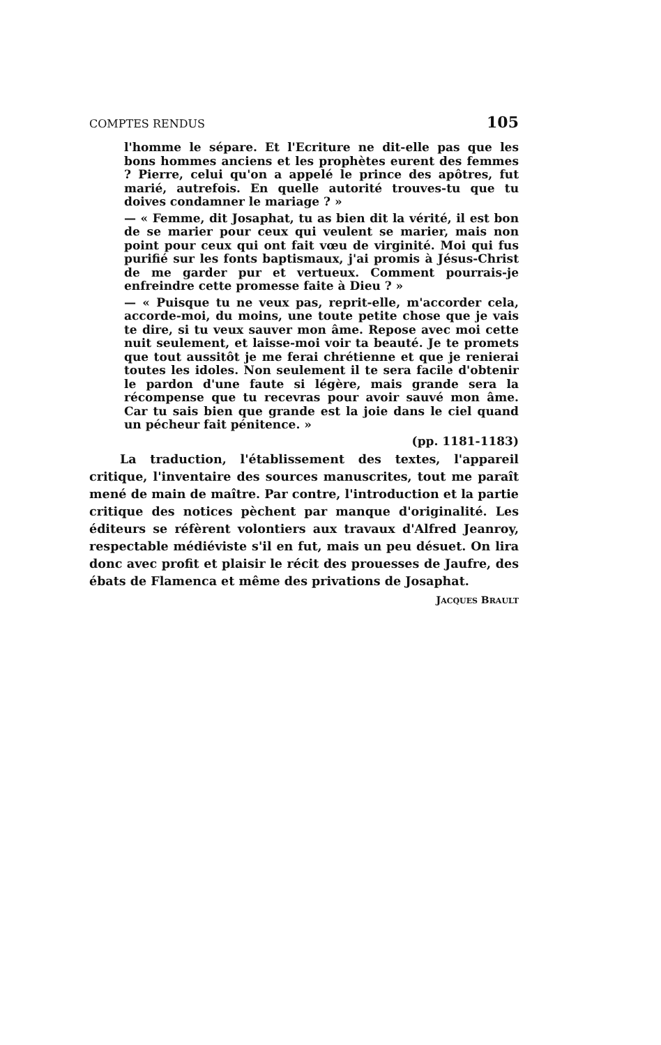COMPTES RENDUS 105
l'homme le sépare. Et l'Ecriture ne dit-elle pas que les bons hommes anciens et les prophètes eurent des femmes ? Pierre, celui qu'on a appelé le prince des apôtres, fut marié, autrefois. En quelle autorité trouves-tu que tu doives condamner le mariage ? »
— « Femme, dit Josaphat, tu as bien dit la vérité, il est bon de se marier pour ceux qui veulent se marier, mais non point pour ceux qui ont fait vœu de virginité. Moi qui fus purifié sur les fonts baptismaux, j'ai promis à Jésus-Christ de me garder pur et vertueux. Comment pourrais-je enfreindre cette promesse faite à Dieu ? »
— « Puisque tu ne veux pas, reprit-elle, m'accorder cela, accorde-moi, du moins, une toute petite chose que je vais te dire, si tu veux sauver mon âme. Repose avec moi cette nuit seulement, et laisse-moi voir ta beauté. Je te promets que tout aussitôt je me ferai chrétienne et que je renierai toutes les idoles. Non seulement il te sera facile d'obtenir le pardon d'une faute si légère, mais grande sera la récompense que tu recevras pour avoir sauvé mon âme. Car tu sais bien que grande est la joie dans le ciel quand un pécheur fait pénitence. »
(pp. 1181-1183)
La traduction, l'établissement des textes, l'appareil critique, l'inventaire des sources manuscrites, tout me paraît mené de main de maître. Par contre, l'introduction et la partie critique des notices pèchent par manque d'originalité. Les éditeurs se réfèrent volontiers aux travaux d'Alfred Jeanroy, respectable médiéviste s'il en fut, mais un peu désuet. On lira donc avec profit et plaisir le récit des prouesses de Jaufre, des ébats de Flamenca et même des privations de Josaphat.
JACQUES BRAULT